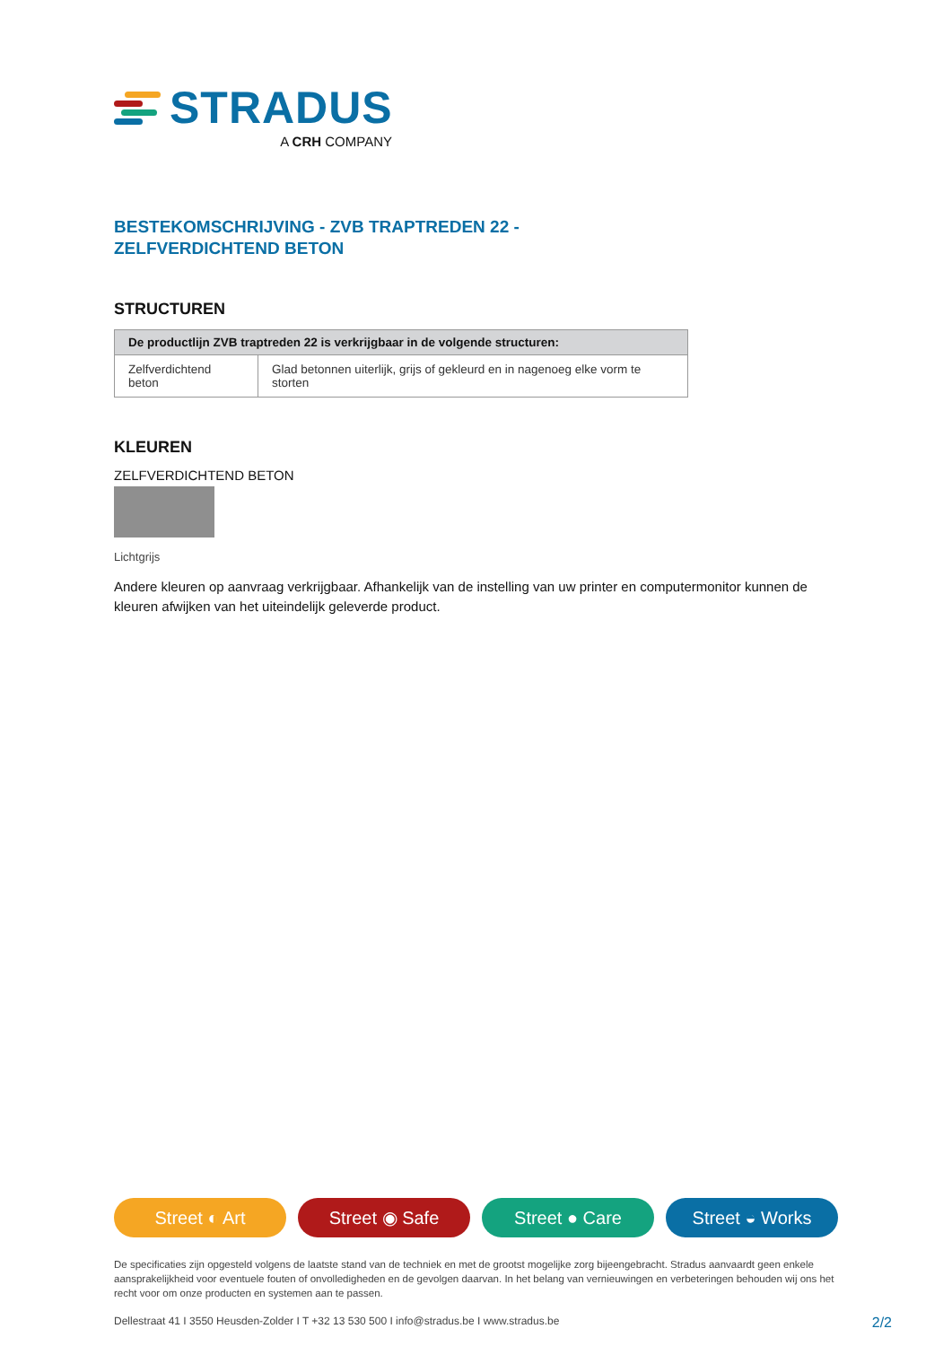STRADUS
A CRH COMPANY
BESTEKOMSCHRIJVING - ZVB TRAPTREDEN 22 -
ZELFVERDICHTEND BETON
STRUCTUREN
| De productlijn ZVB traptreden 22 is verkrijgbaar in de volgende structuren: | |
| --- | --- |
| Zelfverdichtend beton | Glad betonnen uiterlijk, grijs of gekleurd en in nagenoeg elke vorm te storten |
KLEUREN
ZELFVERDICHTEND BETON
Lichtgrijs
Andere kleuren op aanvraag verkrijgbaar. Afhankelijk van de instelling van uw printer en computermonitor kunnen de kleuren afwijken van het uiteindelijk geleverde product.
Street ◐ Art Street ◉ Safe Street ● Care Street ◒ Works
De specificaties zijn opgesteld volgens de laatste stand van de techniek en met de grootst mogelijke zorg bijeengebracht. Stradus aanvaardt geen enkele aansprakelijkheid voor eventuele fouten of onvolledigheden en de gevolgen daarvan. In het belang van vernieuwingen en verbeteringen behouden wij ons het recht voor om onze producten en systemen aan te passen.
Dellestraat 41 I 3550 Heusden-Zolder I T +32 13 530 500 I info@stradus.be I www.stradus.be 2/2